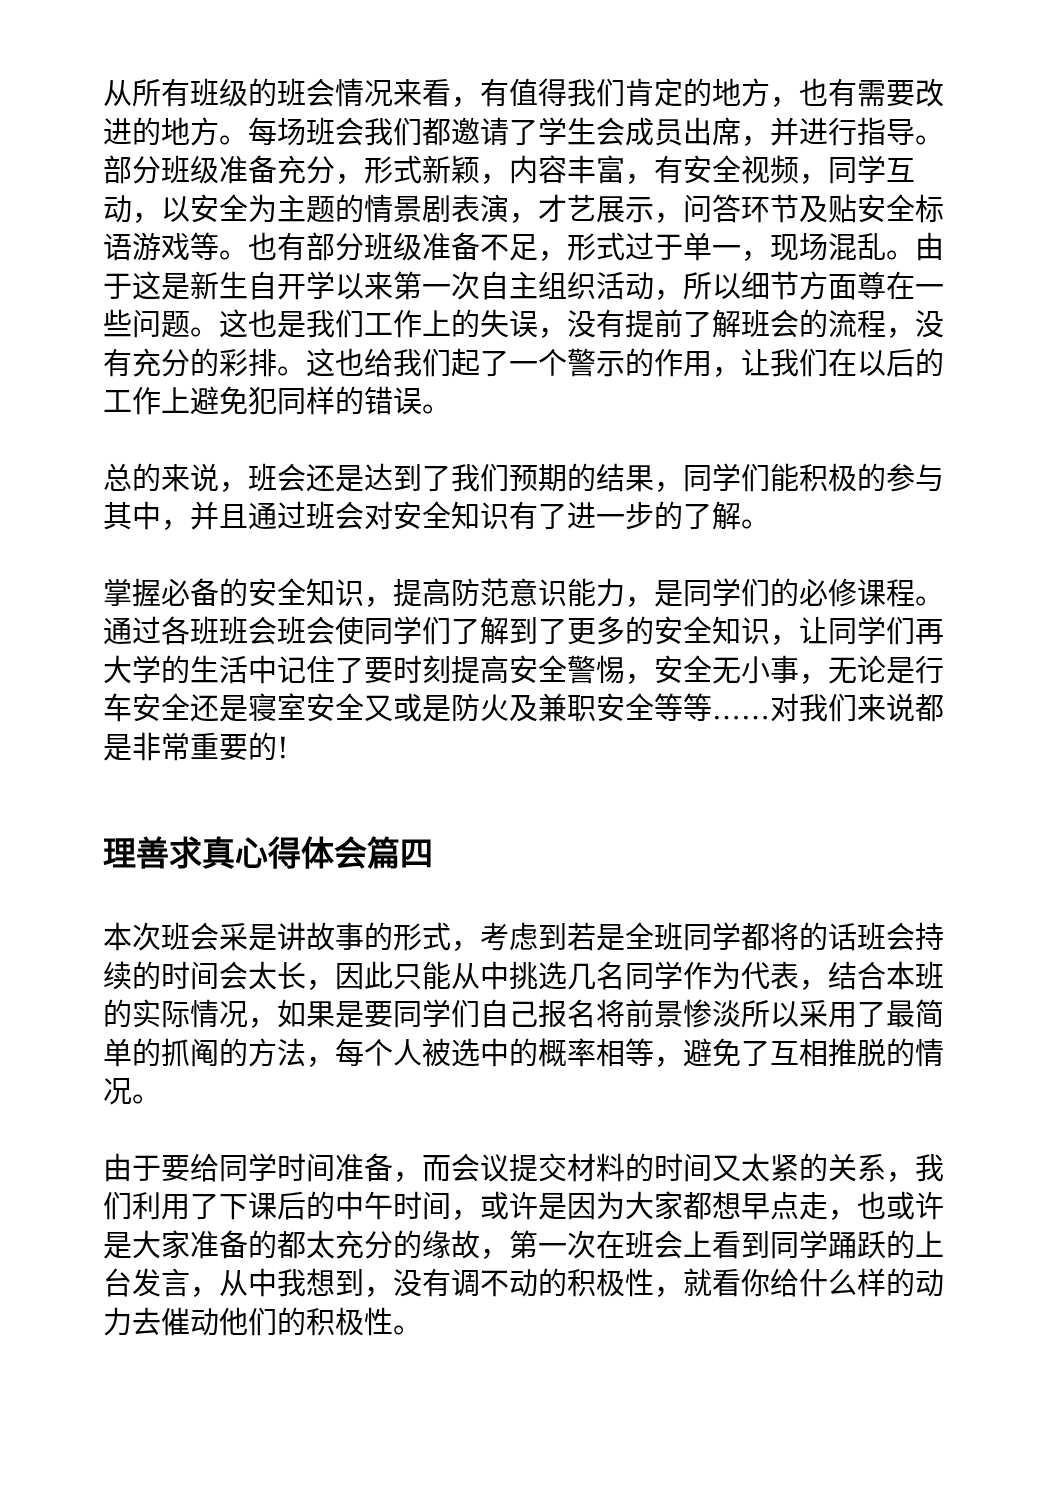从所有班级的班会情况来看，有值得我们肯定的地方，也有需要改进的地方。每场班会我们都邀请了学生会成员出席，并进行指导。部分班级准备充分，形式新颖，内容丰富，有安全视频，同学互动，以安全为主题的情景剧表演，才艺展示，问答环节及贴安全标语游戏等。也有部分班级准备不足，形式过于单一，现场混乱。由于这是新生自开学以来第一次自主组织活动，所以细节方面尊在一些问题。这也是我们工作上的失误，没有提前了解班会的流程，没有充分的彩排。这也给我们起了一个警示的作用，让我们在以后的工作上避免犯同样的错误。
总的来说，班会还是达到了我们预期的结果，同学们能积极的参与其中，并且通过班会对安全知识有了进一步的了解。
掌握必备的安全知识，提高防范意识能力，是同学们的必修课程。通过各班班会班会使同学们了解到了更多的安全知识，让同学们再大学的生活中记住了要时刻提高安全警惕，安全无小事，无论是行车安全还是寝室安全又或是防火及兼职安全等等……对我们来说都是非常重要的!
理善求真心得体会篇四
本次班会采是讲故事的形式，考虑到若是全班同学都将的话班会持续的时间会太长，因此只能从中挑选几名同学作为代表，结合本班的实际情况，如果是要同学们自己报名将前景惨淡所以采用了最简单的抓阄的方法，每个人被选中的概率相等，避免了互相推脱的情况。
由于要给同学时间准备，而会议提交材料的时间又太紧的关系，我们利用了下课后的中午时间，或许是因为大家都想早点走，也或许是大家准备的都太充分的缘故，第一次在班会上看到同学踊跃的上台发言，从中我想到，没有调不动的积极性，就看你给什么样的动力去催动他们的积极性。